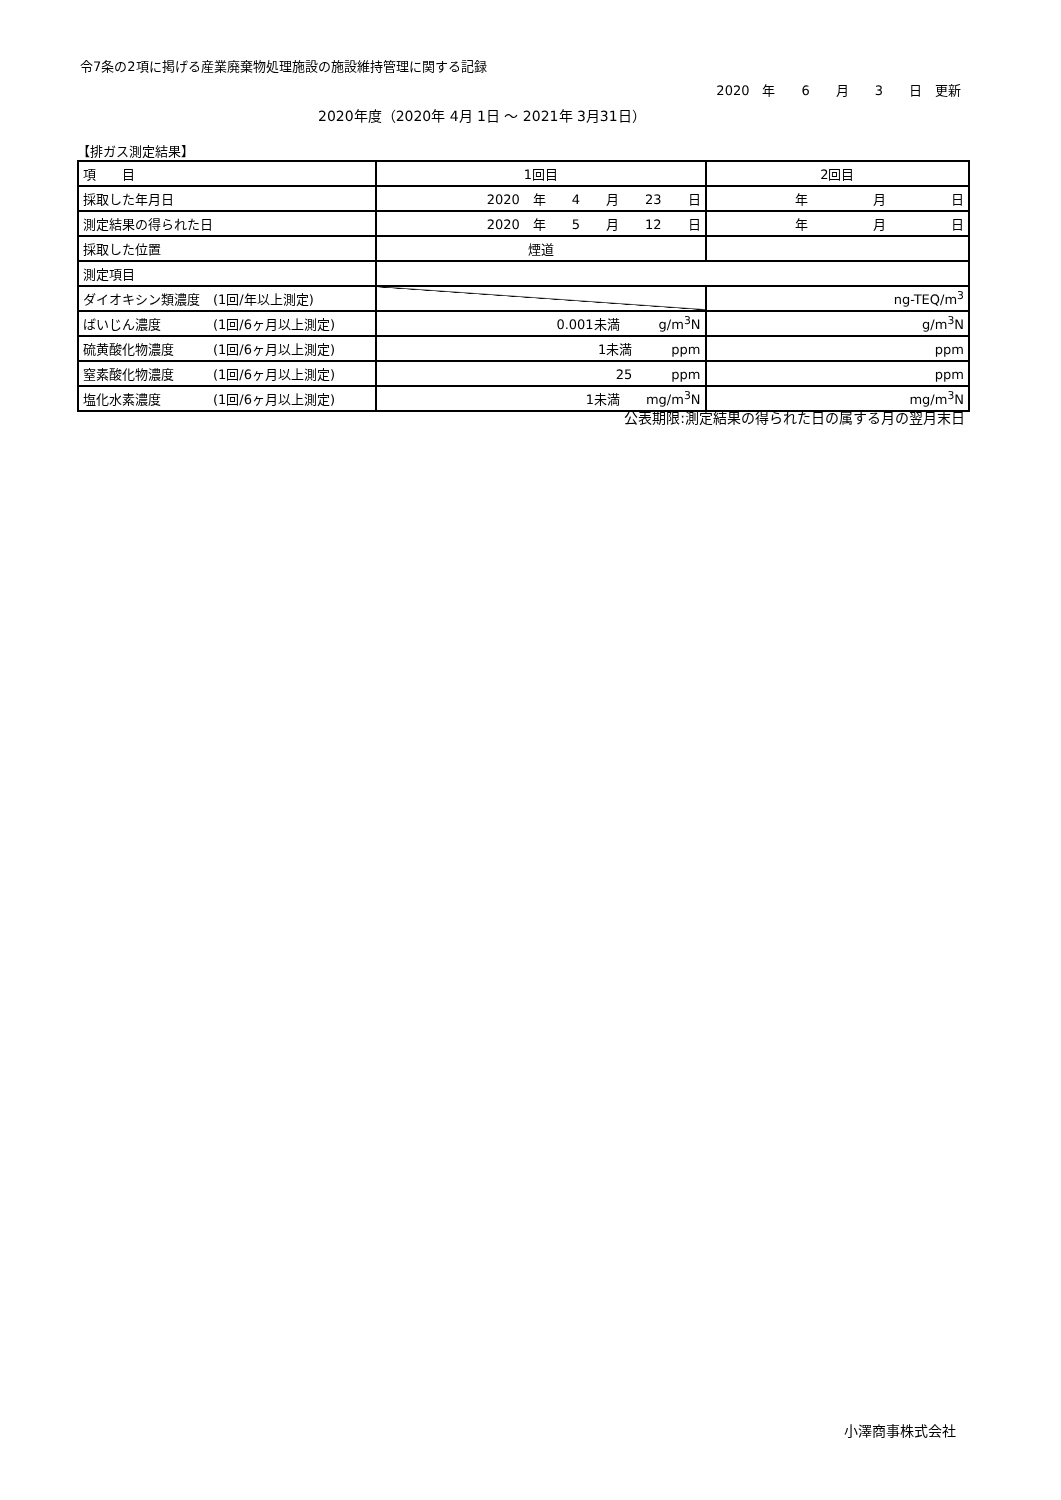令7条の2項に掲げる産業廃棄物処理施設の施設維持管理に関する記録
2020　年　　6　　月　　3　　日　更新
2020年度（2020年 4月 1日 ～ 2021年 3月31日）
【排ガス測定結果】
| 項 目 | 1回目 | 2回目 |
| 採取した年月日 | 2020 年 4 月 23 日 | 年 月 日 |
| 測定結果の得られた日 | 2020 年 5 月 12 日 | 年 月 日 |
| 採取した位置 | 煙道 | |
| 測定項目 | | |
| ダイオキシン類濃度 (1回/年以上測定) | | ng-TEQ/m<sup>3</sup> |
| ばいじん濃度 (1回/6ヶ月以上測定) | 0.001未満 g/m<sup>3</sup>N | g/m<sup>3</sup>N |
| 硫黄酸化物濃度 (1回/6ヶ月以上測定) | 1未満 ppm | ppm |
| 窒素酸化物濃度 (1回/6ヶ月以上測定) | 25 ppm | ppm |
| 塩化水素濃度 (1回/6ヶ月以上測定) | 1未満 mg/m<sup>3</sup>N | mg/m<sup>3</sup>N |
公表期限:測定結果の得られた日の属する月の翌月末日
小澤商事株式会社